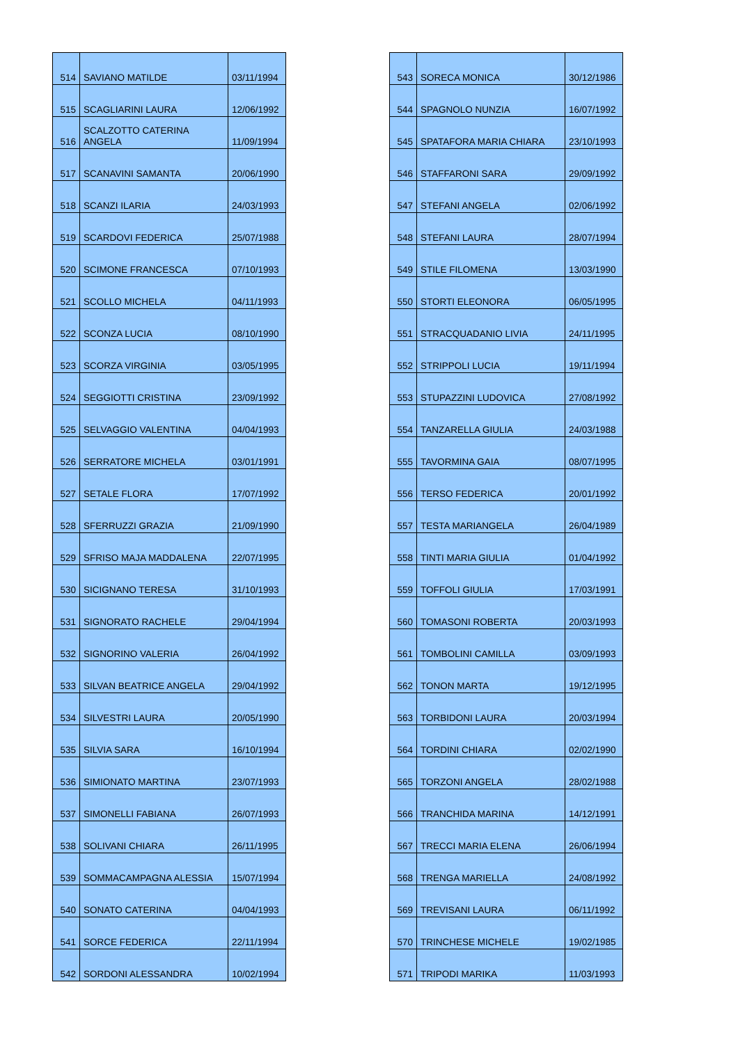| 514 | SAVIANO MATILDE | 03/11/1994 |
| 515 | SCAGLIARINI LAURA | 12/06/1992 |
| 516 | SCALZOTTO CATERINA ANGELA | 11/09/1994 |
| 517 | SCANAVINI SAMANTA | 20/06/1990 |
| 518 | SCANZI ILARIA | 24/03/1993 |
| 519 | SCARDOVI FEDERICA | 25/07/1988 |
| 520 | SCIMONE FRANCESCA | 07/10/1993 |
| 521 | SCOLLO MICHELA | 04/11/1993 |
| 522 | SCONZA LUCIA | 08/10/1990 |
| 523 | SCORZA VIRGINIA | 03/05/1995 |
| 524 | SEGGIOTTI CRISTINA | 23/09/1992 |
| 525 | SELVAGGIO VALENTINA | 04/04/1993 |
| 526 | SERRATORE MICHELA | 03/01/1991 |
| 527 | SETALE FLORA | 17/07/1992 |
| 528 | SFERRUZZI GRAZIA | 21/09/1990 |
| 529 | SFRISO MAJA MADDALENA | 22/07/1995 |
| 530 | SICIGNANO TERESA | 31/10/1993 |
| 531 | SIGNORATO RACHELE | 29/04/1994 |
| 532 | SIGNORINO VALERIA | 26/04/1992 |
| 533 | SILVAN BEATRICE ANGELA | 29/04/1992 |
| 534 | SILVESTRI LAURA | 20/05/1990 |
| 535 | SILVIA SARA | 16/10/1994 |
| 536 | SIMIONATO MARTINA | 23/07/1993 |
| 537 | SIMONELLI FABIANA | 26/07/1993 |
| 538 | SOLIVANI CHIARA | 26/11/1995 |
| 539 | SOMMACAMPAGNA ALESSIA | 15/07/1994 |
| 540 | SONATO CATERINA | 04/04/1993 |
| 541 | SORCE FEDERICA | 22/11/1994 |
| 542 | SORDONI ALESSANDRA | 10/02/1994 |
| 543 | SORECA MONICA | 30/12/1986 |
| 544 | SPAGNOLO NUNZIA | 16/07/1992 |
| 545 | SPATAFORA MARIA CHIARA | 23/10/1993 |
| 546 | STAFFARONI SARA | 29/09/1992 |
| 547 | STEFANI ANGELA | 02/06/1992 |
| 548 | STEFANI LAURA | 28/07/1994 |
| 549 | STILE FILOMENA | 13/03/1990 |
| 550 | STORTI ELEONORA | 06/05/1995 |
| 551 | STRACQUADANIO LIVIA | 24/11/1995 |
| 552 | STRIPPOLI LUCIA | 19/11/1994 |
| 553 | STUPAZZINI LUDOVICA | 27/08/1992 |
| 554 | TANZARELLA GIULIA | 24/03/1988 |
| 555 | TAVORMINA GAIA | 08/07/1995 |
| 556 | TERSO FEDERICA | 20/01/1992 |
| 557 | TESTA MARIANGELA | 26/04/1989 |
| 558 | TINTI MARIA GIULIA | 01/04/1992 |
| 559 | TOFFOLI GIULIA | 17/03/1991 |
| 560 | TOMASONI ROBERTA | 20/03/1993 |
| 561 | TOMBOLINI CAMILLA | 03/09/1993 |
| 562 | TONON MARTA | 19/12/1995 |
| 563 | TORBIDONI LAURA | 20/03/1994 |
| 564 | TORDINI CHIARA | 02/02/1990 |
| 565 | TORZONI ANGELA | 28/02/1988 |
| 566 | TRANCHIDA MARINA | 14/12/1991 |
| 567 | TRECCI MARIA ELENA | 26/06/1994 |
| 568 | TRENGA MARIELLA | 24/08/1992 |
| 569 | TREVISANI LAURA | 06/11/1992 |
| 570 | TRINCHESE MICHELE | 19/02/1985 |
| 571 | TRIPODI MARIKA | 11/03/1993 |